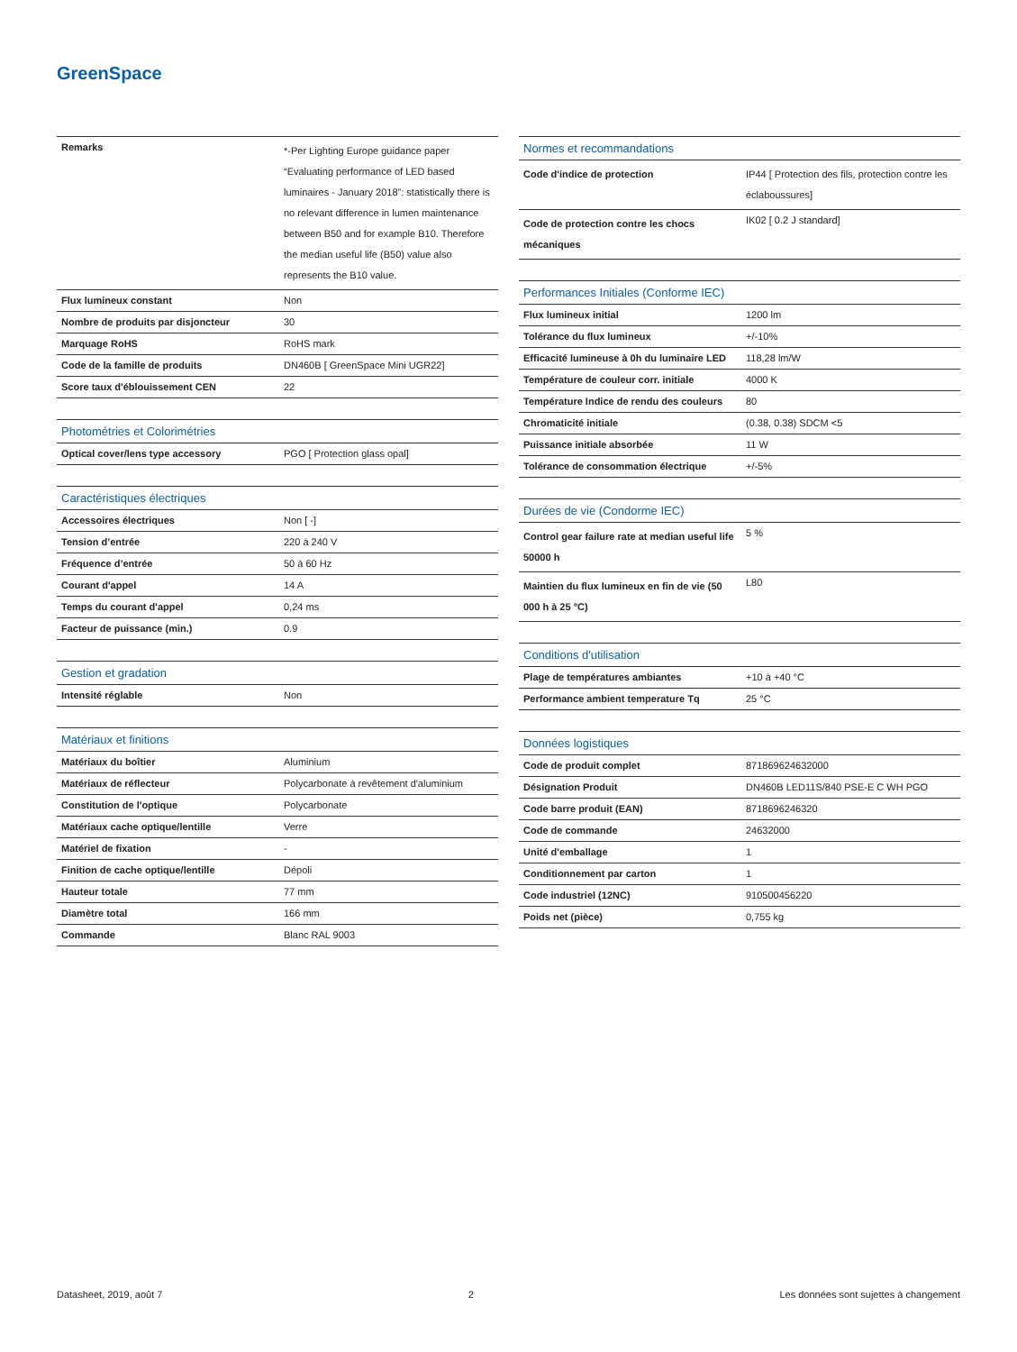GreenSpace
| Remarks | *-Per Lighting Europe guidance paper “Evaluating performance of LED based luminaires - January 2018”: statistically there is no relevant difference in lumen maintenance between B50 and for example B10. Therefore the median useful life (B50) value also represents the B10 value. |
| Flux lumineux constant | Non |
| Nombre de produits par disjoncteur | 30 |
| Marquage RoHS | RoHS mark |
| Code de la famille de produits | DN460B [ GreenSpace Mini UGR22] |
| Score taux d'éblouissement CEN | 22 |
| Photométries et Colorimétries | |
| --- | --- |
| Optical cover/lens type accessory | PGO [ Protection glass opal] |
| Caractéristiques électriques | |
| --- | --- |
| Accessoires électriques | Non [ -] |
| Tension d’entrée | 220 à 240 V |
| Fréquence d’entrée | 50 à 60 Hz |
| Courant d'appel | 14 A |
| Temps du courant d'appel | 0,24 ms |
| Facteur de puissance (min.) | 0.9 |
| Gestion et gradation | |
| --- | --- |
| Intensité réglable | Non |
| Matériaux et finitions | |
| --- | --- |
| Matériaux du boîtier | Aluminium |
| Matériaux de réflecteur | Polycarbonate à revêtement d'aluminium |
| Constitution de l'optique | Polycarbonate |
| Matériaux cache optique/lentille | Verre |
| Matériel de fixation | - |
| Finition de cache optique/lentille | Dépoli |
| Hauteur totale | 77 mm |
| Diamètre total | 166 mm |
| Commande | Blanc RAL 9003 |
| Normes et recommandations | |
| --- | --- |
| Code d'indice de protection | IP44 [ Protection des fils, protection contre les éclaboussures] |
| Code de protection contre les chocs mécaniques | IK02 [ 0.2 J standard] |
| Performances Initiales (Conforme IEC) | |
| --- | --- |
| Flux lumineux initial | 1200 lm |
| Tolérance du flux lumineux | +/-10% |
| Efficacité lumineuse à 0h du luminaire LED | 118,28 lm/W |
| Température de couleur corr. initiale | 4000 K |
| Température Indice de rendu des couleurs | 80 |
| Chromaticité initiale | (0.38, 0.38) SDCM <5 |
| Puissance initiale absorbée | 11 W |
| Tolérance de consommation électrique | +/-5% |
| Durées de vie (Condorme IEC) | |
| --- | --- |
| Control gear failure rate at median useful life 50000 h | 5 % |
| Maintien du flux lumineux en fin de vie (50 000 h à 25 °C) | L80 |
| Conditions d'utilisation | |
| --- | --- |
| Plage de températures ambiantes | +10 à +40 °C |
| Performance ambient temperature Tq | 25 °C |
| Données logistiques | |
| --- | --- |
| Code de produit complet | 871869624632000 |
| Désignation Produit | DN460B LED11S/840 PSE-E C WH PGO |
| Code barre produit (EAN) | 8718696246320 |
| Code de commande | 24632000 |
| Unité d'emballage | 1 |
| Conditionnement par carton | 1 |
| Code industriel (12NC) | 910500456220 |
| Poids net (pièce) | 0,755 kg |
Datasheet, 2019, août 7 2 Les données sont sujettes à changement